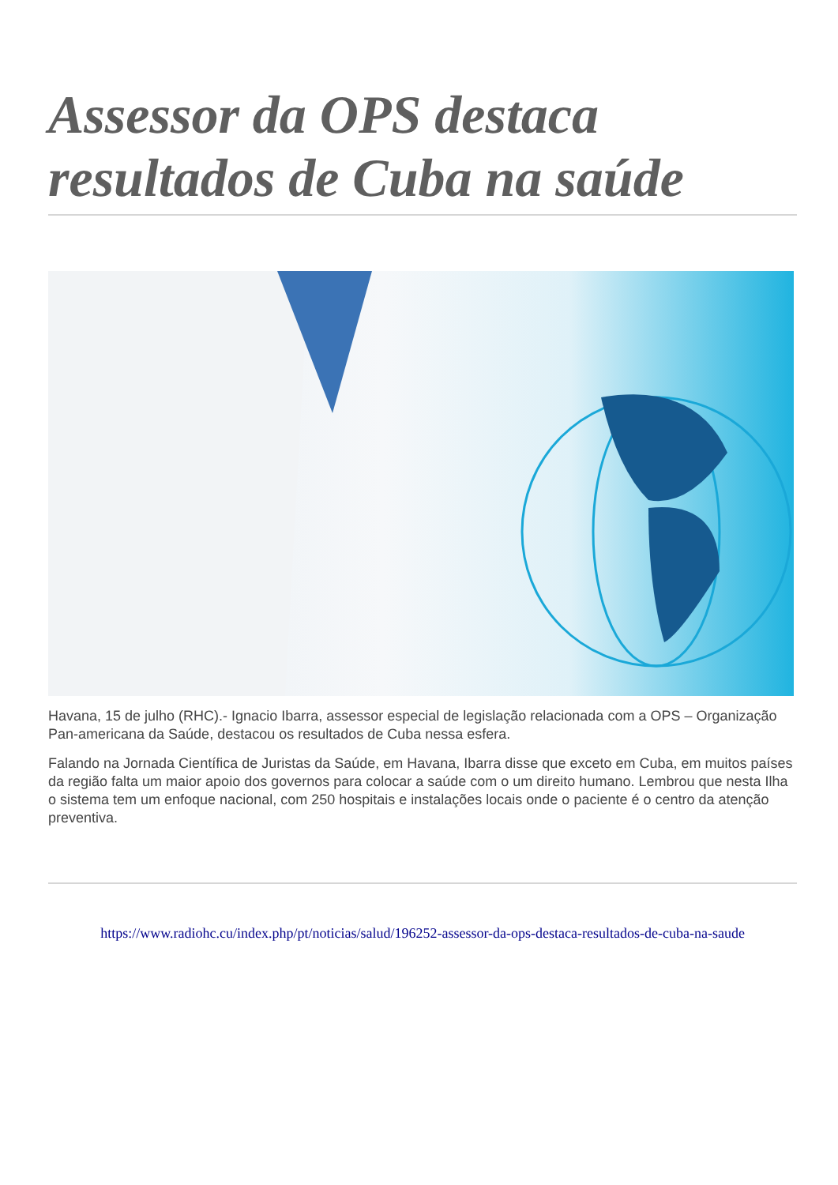Assessor da OPS destaca resultados de Cuba na saúde
Havana, 15 de julho (RHC).- Ignacio Ibarra, assessor especial de legislação relacionada com a OPS – Organização Pan-americana da Saúde, destacou os resultados de Cuba nessa esfera.
Falando na Jornada Científica de Juristas da Saúde, em Havana, Ibarra disse que exceto em Cuba, em muitos países da região falta um maior apoio dos governos para colocar a saúde com o um direito humano. Lembrou que nesta Ilha o sistema tem um enfoque nacional, com 250 hospitais e instalações locais onde o paciente é o centro da atenção preventiva.
https://www.radiohc.cu/index.php/pt/noticias/salud/196252-assessor-da-ops-destaca-resultados-de-cuba-na-saude